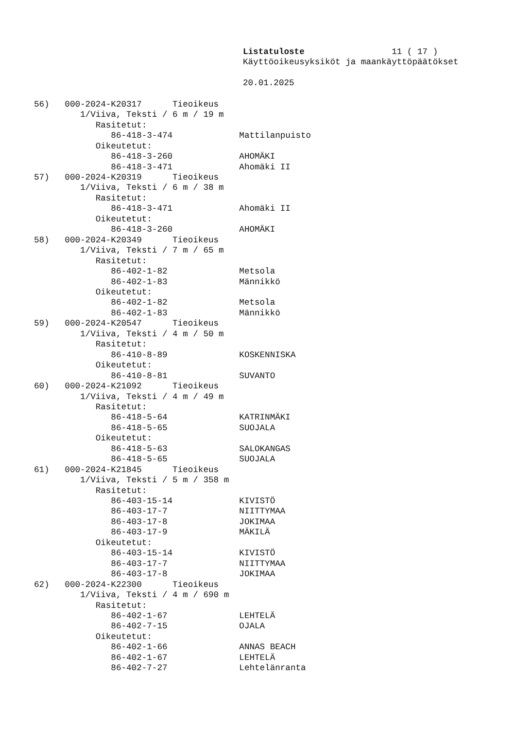Listatuloste                 11 ( 17 )
Käyttöoikeusyksiköt ja maankäyttöpäätökset

20.01.2025
56)   000-2024-K20317      Tieoikeus
         1/Viiva, Teksti / 6 m / 19 m
            Rasitetut:
               86-418-3-474             Mattilanpuisto
            Oikeutetut:
               86-418-3-260             AHOMÄKI
               86-418-3-471             Ahomäki II
57)   000-2024-K20319      Tieoikeus
         1/Viiva, Teksti / 6 m / 38 m
            Rasitetut:
               86-418-3-471             Ahomäki II
            Oikeutetut:
               86-418-3-260             AHOMÄKI
58)   000-2024-K20349      Tieoikeus
         1/Viiva, Teksti / 7 m / 65 m
            Rasitetut:
               86-402-1-82              Metsola
               86-402-1-83              Männikkö
            Oikeutetut:
               86-402-1-82              Metsola
               86-402-1-83              Männikkö
59)   000-2024-K20547      Tieoikeus
         1/Viiva, Teksti / 4 m / 50 m
            Rasitetut:
               86-410-8-89              KOSKENNISKA
            Oikeutetut:
               86-410-8-81              SUVANTO
60)   000-2024-K21092      Tieoikeus
         1/Viiva, Teksti / 4 m / 49 m
            Rasitetut:
               86-418-5-64              KATRINMÄKI
               86-418-5-65              SUOJALA
            Oikeutetut:
               86-418-5-63              SALOKANGAS
               86-418-5-65              SUOJALA
61)   000-2024-K21845      Tieoikeus
         1/Viiva, Teksti / 5 m / 358 m
            Rasitetut:
               86-403-15-14             KIVISTÖ
               86-403-17-7              NIITTYMAA
               86-403-17-8              JOKIMAA
               86-403-17-9              MÄKILÄ
            Oikeutetut:
               86-403-15-14             KIVISTÖ
               86-403-17-7              NIITTYMAA
               86-403-17-8              JOKIMAA
62)   000-2024-K22300      Tieoikeus
         1/Viiva, Teksti / 4 m / 690 m
            Rasitetut:
               86-402-1-67              LEHTELÄ
               86-402-7-15              OJALA
            Oikeutetut:
               86-402-1-66              ANNAS BEACH
               86-402-1-67              LEHTELÄ
               86-402-7-27              Lehtelänranta